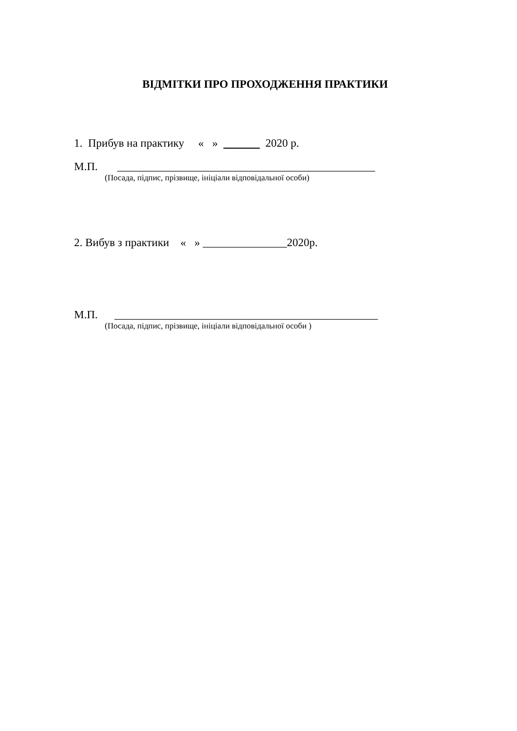ВІДМІТКИ ПРО ПРОХОДЖЕННЯ ПРАКТИКИ
1. Прибув на практику « » 2020 р.
М.П. ______________________________________________
(Посада, підпис, прізвище, ініціали відповідальної особи)
2. Вибув з практики « » _______________2020р.
М.П. _______________________________________________
(Посада, підпис, прізвище, ініціали відповідальної особи )